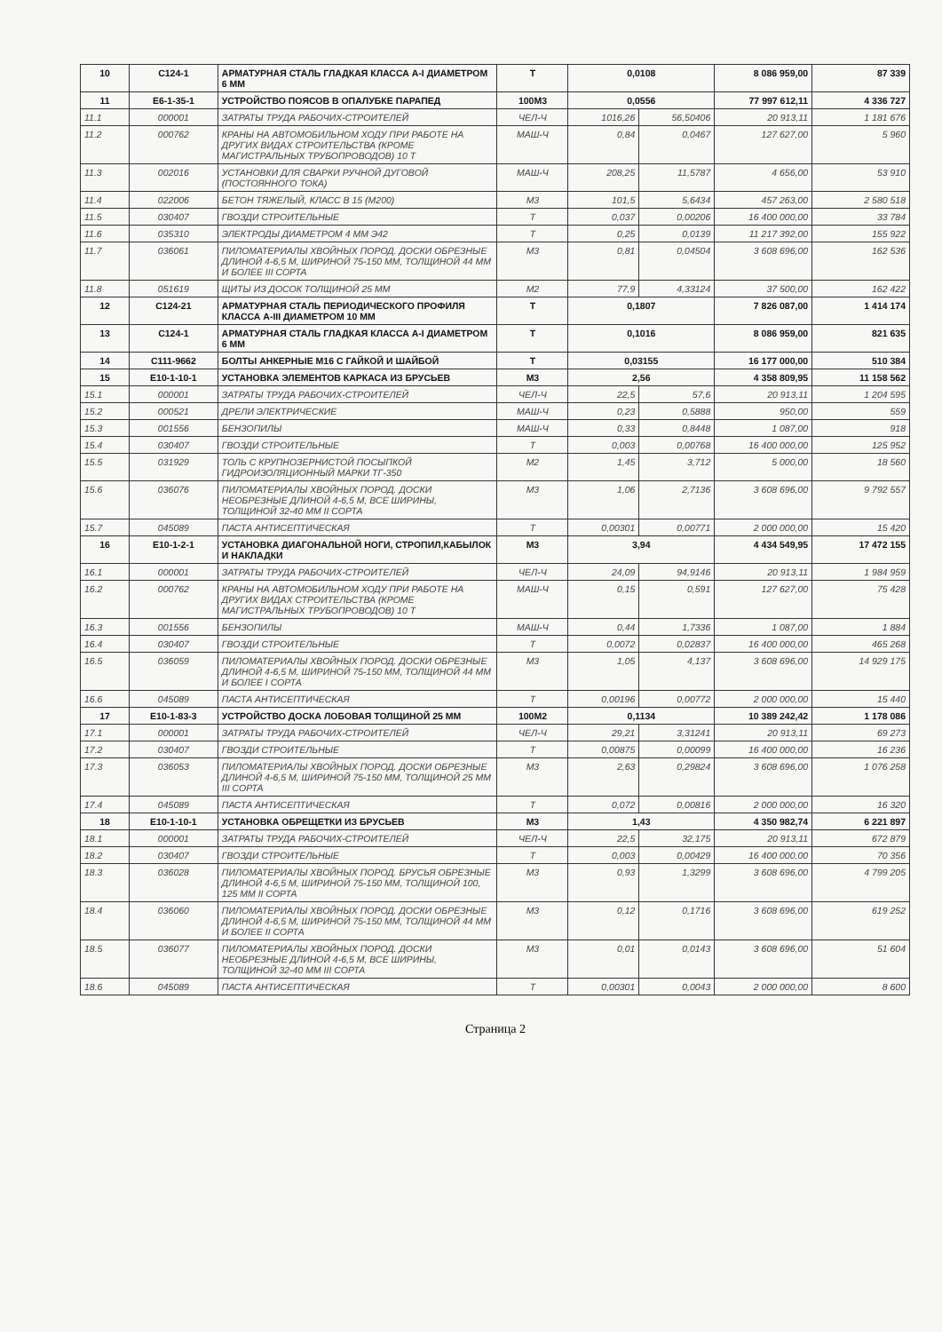| 10 | С124-1 | АРМАТУРНАЯ СТАЛЬ ГЛАДКАЯ КЛАССА А-I ДИАМЕТРОМ 6 ММ | Т | 0,0108 | | 8 086 959,00 | 87 339 |
| 11 | Е6-1-35-1 | УСТРОЙСТВО ПОЯСОВ В ОПАЛУБКЕ ПАРАПЕД | 100М3 | 0,0556 | | 77 997 612,11 | 4 336 727 |
| 11.1 | 000001 | ЗАТРАТЫ ТРУДА РАБОЧИХ-СТРОИТЕЛЕЙ | ЧЕЛ-Ч | 1016,26 | 56,50406 | 20 913,11 | 1 181 676 |
| 11.2 | 000762 | КРАНЫ НА АВТОМОБИЛЬНОМ ХОДУ ПРИ РАБОТЕ НА ДРУГИХ ВИДАХ СТРОИТЕЛЬСТВА (КРОМЕ МАГИСТРАЛЬНЫХ ТРУБОПРОВОДОВ) 10 Т | МАШ-Ч | 0,84 | 0,0467 | 127 627,00 | 5 960 |
| 11.3 | 002016 | УСТАНОВКИ ДЛЯ СВАРКИ РУЧНОЙ ДУГОВОЙ (ПОСТОЯННОГО ТОКА) | МАШ-Ч | 208,25 | 11,5787 | 4 656,00 | 53 910 |
| 11.4 | 022006 | БЕТОН ТЯЖЕЛЫЙ, КЛАСС В 15 (М200) | М3 | 101,5 | 5,6434 | 457 263,00 | 2 580 518 |
| 11.5 | 030407 | ГВОЗДИ СТРОИТЕЛЬНЫЕ | Т | 0,037 | 0,00206 | 16 400 000,00 | 33 784 |
| 11.6 | 035310 | ЭЛЕКТРОДЫ ДИАМЕТРОМ 4 ММ Э42 | Т | 0,25 | 0,0139 | 11 217 392,00 | 155 922 |
| 11.7 | 036061 | ПИЛОМАТЕРИАЛЫ ХВОЙНЫХ ПОРОД. ДОСКИ ОБРЕЗНЫЕ ДЛИНОЙ 4-6,5 М, ШИРИНОЙ 75-150 ММ, ТОЛЩИНОЙ 44 ММ И БОЛЕЕ III СОРТА | М3 | 0,81 | 0,04504 | 3 608 696,00 | 162 536 |
| 11.8 | 051619 | ЩИТЫ ИЗ ДОСОК ТОЛЩИНОЙ 25 ММ | М2 | 77,9 | 4,33124 | 37 500,00 | 162 422 |
| 12 | С124-21 | АРМАТУРНАЯ СТАЛЬ ПЕРИОДИЧЕСКОГО ПРОФИЛЯ КЛАССА А-III ДИАМЕТРОМ 10 ММ | Т | 0,1807 | | 7 826 087,00 | 1 414 174 |
| 13 | С124-1 | АРМАТУРНАЯ СТАЛЬ ГЛАДКАЯ КЛАССА А-I ДИАМЕТРОМ 6 ММ | Т | 0,1016 | | 8 086 959,00 | 821 635 |
| 14 | С111-9662 | БОЛТЫ АНКЕРНЫЕ М16 С ГАЙКОЙ И ШАЙБОЙ | Т | 0,03155 | | 16 177 000,00 | 510 384 |
| 15 | Е10-1-10-1 | УСТАНОВКА ЭЛЕМЕНТОВ КАРКАСА ИЗ БРУСЬЕВ | М3 | 2,56 | | 4 358 809,95 | 11 158 562 |
| 15.1 | 000001 | ЗАТРАТЫ ТРУДА РАБОЧИХ-СТРОИТЕЛЕЙ | ЧЕЛ-Ч | 22,5 | 57,6 | 20 913,11 | 1 204 595 |
| 15.2 | 000521 | ДРЕЛИ ЭЛЕКТРИЧЕСКИЕ | МАШ-Ч | 0,23 | 0,5888 | 950,00 | 559 |
| 15.3 | 001556 | БЕНЗОПИЛЫ | МАШ-Ч | 0,33 | 0,8448 | 1 087,00 | 918 |
| 15.4 | 030407 | ГВОЗДИ СТРОИТЕЛЬНЫЕ | Т | 0,003 | 0,00768 | 16 400 000,00 | 125 952 |
| 15.5 | 031929 | ТОЛЬ С КРУПНОЗЕРНИСТОЙ ПОСЫПКОЙ ГИДРОИЗОЛЯЦИОННЫЙ МАРКИ ТГ-350 | М2 | 1,45 | 3,712 | 5 000,00 | 18 560 |
| 15.6 | 036076 | ПИЛОМАТЕРИАЛЫ ХВОЙНЫХ ПОРОД. ДОСКИ НЕОБРЕЗНЫЕ ДЛИНОЙ 4-6,5 М, ВСЕ ШИРИНЫ, ТОЛЩИНОЙ 32-40 ММ II СОРТА | М3 | 1,06 | 2,7136 | 3 608 696,00 | 9 792 557 |
| 15.7 | 045089 | ПАСТА АНТИСЕПТИЧЕСКАЯ | Т | 0,00301 | 0,00771 | 2 000 000,00 | 15 420 |
| 16 | Е10-1-2-1 | УСТАНОВКА ДИАГОНАЛЬНОЙ НОГИ, СТРОПИЛ,КАБЫЛОК И НАКЛАДКИ | М3 | 3,94 | | 4 434 549,95 | 17 472 155 |
| 16.1 | 000001 | ЗАТРАТЫ ТРУДА РАБОЧИХ-СТРОИТЕЛЕЙ | ЧЕЛ-Ч | 24,09 | 94,9146 | 20 913,11 | 1 984 959 |
| 16.2 | 000762 | КРАНЫ НА АВТОМОБИЛЬНОМ ХОДУ ПРИ РАБОТЕ НА ДРУГИХ ВИДАХ СТРОИТЕЛЬСТВА (КРОМЕ МАГИСТРАЛЬНЫХ ТРУБОПРОВОДОВ) 10 Т | МАШ-Ч | 0,15 | 0,591 | 127 627,00 | 75 428 |
| 16.3 | 001556 | БЕНЗОПИЛЫ | МАШ-Ч | 0,44 | 1,7336 | 1 087,00 | 1 884 |
| 16.4 | 030407 | ГВОЗДИ СТРОИТЕЛЬНЫЕ | Т | 0,0072 | 0,02837 | 16 400 000,00 | 465 268 |
| 16.5 | 036059 | ПИЛОМАТЕРИАЛЫ ХВОЙНЫХ ПОРОД. ДОСКИ ОБРЕЗНЫЕ ДЛИНОЙ 4-6,5 М, ШИРИНОЙ 75-150 ММ, ТОЛЩИНОЙ 44 ММ И БОЛЕЕ I СОРТА | М3 | 1,05 | 4,137 | 3 608 696,00 | 14 929 175 |
| 16.6 | 045089 | ПАСТА АНТИСЕПТИЧЕСКАЯ | Т | 0,00196 | 0,00772 | 2 000 000,00 | 15 440 |
| 17 | Е10-1-83-3 | УСТРОЙСТВО ДОСКА ЛОБОВАЯ ТОЛЩИНОЙ 25 ММ | 100М2 | 0,1134 | | 10 389 242,42 | 1 178 086 |
| 17.1 | 000001 | ЗАТРАТЫ ТРУДА РАБОЧИХ-СТРОИТЕЛЕЙ | ЧЕЛ-Ч | 29,21 | 3,31241 | 20 913,11 | 69 273 |
| 17.2 | 030407 | ГВОЗДИ СТРОИТЕЛЬНЫЕ | Т | 0,00875 | 0,00099 | 16 400 000,00 | 16 236 |
| 17.3 | 036053 | ПИЛОМАТЕРИАЛЫ ХВОЙНЫХ ПОРОД. ДОСКИ ОБРЕЗНЫЕ ДЛИНОЙ 4-6,5 М, ШИРИНОЙ 75-150 ММ, ТОЛЩИНОЙ 25 ММ III СОРТА | М3 | 2,63 | 0,29824 | 3 608 696,00 | 1 076 258 |
| 17.4 | 045089 | ПАСТА АНТИСЕПТИЧЕСКАЯ | Т | 0,072 | 0,00816 | 2 000 000,00 | 16 320 |
| 18 | Е10-1-10-1 | УСТАНОВКА ОБРЕЩЕТКИ ИЗ БРУСЬЕВ | М3 | 1,43 | | 4 350 982,74 | 6 221 897 |
| 18.1 | 000001 | ЗАТРАТЫ ТРУДА РАБОЧИХ-СТРОИТЕЛЕЙ | ЧЕЛ-Ч | 22,5 | 32,175 | 20 913,11 | 672 879 |
| 18.2 | 030407 | ГВОЗДИ СТРОИТЕЛЬНЫЕ | Т | 0,003 | 0,00429 | 16 400 000,00 | 70 356 |
| 18.3 | 036028 | ПИЛОМАТЕРИАЛЫ ХВОЙНЫХ ПОРОД. БРУСЬЯ ОБРЕЗНЫЕ ДЛИНОЙ 4-6,5 М, ШИРИНОЙ 75-150 ММ, ТОЛЩИНОЙ 100, 125 ММ II СОРТА | М3 | 0,93 | 1,3299 | 3 608 696,00 | 4 799 205 |
| 18.4 | 036060 | ПИЛОМАТЕРИАЛЫ ХВОЙНЫХ ПОРОД. ДОСКИ ОБРЕЗНЫЕ ДЛИНОЙ 4-6,5 М, ШИРИНОЙ 75-150 ММ, ТОЛЩИНОЙ 44 ММ И БОЛЕЕ II СОРТА | М3 | 0,12 | 0,1716 | 3 608 696,00 | 619 252 |
| 18.5 | 036077 | ПИЛОМАТЕРИАЛЫ ХВОЙНЫХ ПОРОД. ДОСКИ НЕОБРЕЗНЫЕ ДЛИНОЙ 4-6,5 М, ВСЕ ШИРИНЫ, ТОЛЩИНОЙ 32-40 ММ III СОРТА | М3 | 0,01 | 0,0143 | 3 608 696,00 | 51 604 |
| 18.6 | 045089 | ПАСТА АНТИСЕПТИЧЕСКАЯ | Т | 0,00301 | 0,0043 | 2 000 000,00 | 8 600 |
Страница 2